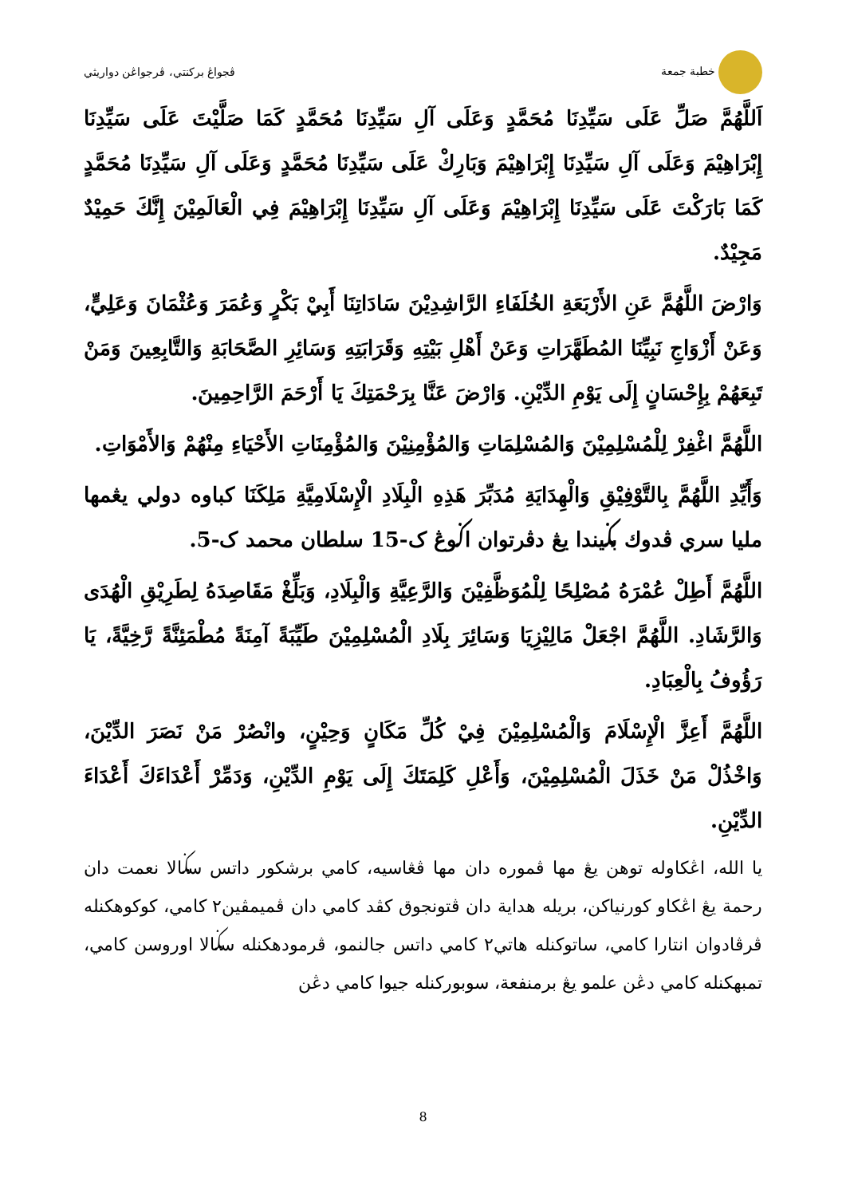خطبة جمعة ڤجواڠ بركنتي، ڤرجواڠن دواريثي
اَللَّهُمَّ صَلِّ عَلَى سَيِّدِنَا مُحَمَّدٍ وَعَلَى آلِ سَيِّدِنَا مُحَمَّدٍ كَمَا صَلَّيْتَ عَلَى سَيِّدِنَا إِبْرَاهِيْمَ وَعَلَى آلِ سَيِّدِنَا إِبْرَاهِيْمَ وَبَارِكْ عَلَى سَيِّدِنَا مُحَمَّدٍ وَعَلَى آلِ سَيِّدِنَا مُحَمَّدٍ كَمَا بَارَكْتَ عَلَى سَيِّدِنَا إِبْرَاهِيْمَ وَعَلَى آلِ سَيِّدِنَا إِبْرَاهِيْمَ فِي الْعَالَمِيْنَ إِنَّكَ حَمِيْدٌ مَجِيْدٌ.
وَارْضَ اللَّهُمَّ عَنِ الأَرْبَعَةِ الخُلَفَاءِ الرَّاشِدِيْنَ سَادَاتِنَا أَبِيْ بَكْرٍ وَعُمَرَ وَعُثْمَانَ وَعَلِيٍّ، وَعَنْ أَزْوَاجِ نَبِيِّنَا المُطَهَّرَاتِ وَعَنْ أَهْلِ بَيْتِهِ وَقَرَابَتِهِ وَسَائِرِ الصَّحَابَةِ وَالتَّابِعِينَ وَمَنْ تَبِعَهُمْ بِإِحْسَانٍ إِلَى يَوْمِ الدِّيْنِ. وَارْضَ عَنَّا بِرَحْمَتِكَ يَا أَرْحَمَ الرَّاحِمِينَ.
اللَّهُمَّ اغْفِرْ لِلْمُسْلِمِيْنَ وَالمُسْلِمَاتِ وَالمُؤْمِنِيْنَ وَالمُؤْمِنَاتِ الأَحْيَاءِ مِنْهُمْ وَالأَمْوَاتِ.
وَأَيِّدِ اللَّهُمَّ بِالتَّوْفِيْقِ وَالْهِدَايَةِ مُدَبِّرَ هَذِهِ الْبِلَادِ الْإِسْلَامِيَّةِ مَلِكَنَا كباوه دولي يڠمها مليا سري ڤدوك بݢيندا يڠ دڤرتوان اݢوڠ ک-15 سلطان محمد ک-5.
اللَّهُمَّ أَطِلْ عُمْرَهُ مُصْلِحًا لِلْمُوَظَّفِيْنَ وَالرَّعِيَّةِ وَالْبِلَادِ، وَبَلِّغْ مَقَاصِدَهُ لِطَرِيْقِ الْهُدَى وَالرَّشَادِ. اللَّهُمَّ اجْعَلْ مَالِيْزِيَا وَسَائِرَ بِلَادِ الْمُسْلِمِيْنَ طَيِّبَةً آمِنَةً مُطْمَئِنَّةً رَّخِيَّةً، يَا رَؤُوفُ بِالْعِبَادِ.
اللَّهُمَّ أَعِزَّ الْإِسْلَامَ وَالْمُسْلِمِيْنَ فِيْ كُلِّ مَكَانٍ وَحِيْنٍ، وانْصُرْ مَنْ نَصَرَ الدِّيْنَ، وَاخْذُلْ مَنْ خَذَلَ الْمُسْلِمِيْنَ، وَأَعْلِ كَلِمَتَكَ إِلَى يَوْمِ الدِّيْنِ، وَدَمِّرْ أَعْدَاءَكَ أَعْدَاءَ الدِّيْنِ.
يا الله، اڠکاوله توهن يڠ مها ڤموره دان مها ڤڠاسيه، کامي برشکور داتس سݢالا نعمت دان رحمة يڠ اڠکاو کورنياکن، بريله هداية دان ڤتونجوق کڤد کامي دان ڤميمڤين٢ کامي، کوکوهکنله ڤرڤادوان انتارا کامي، ساتوکنله هاتي٢ کامي داتس جالنمو، ڤرمودهکنله سݢالا اوروسن کامي، تمبهکنله کامي دڠن علمو يڠ برمنفعة، سوبورکنله جيوا کامي دڠن
8